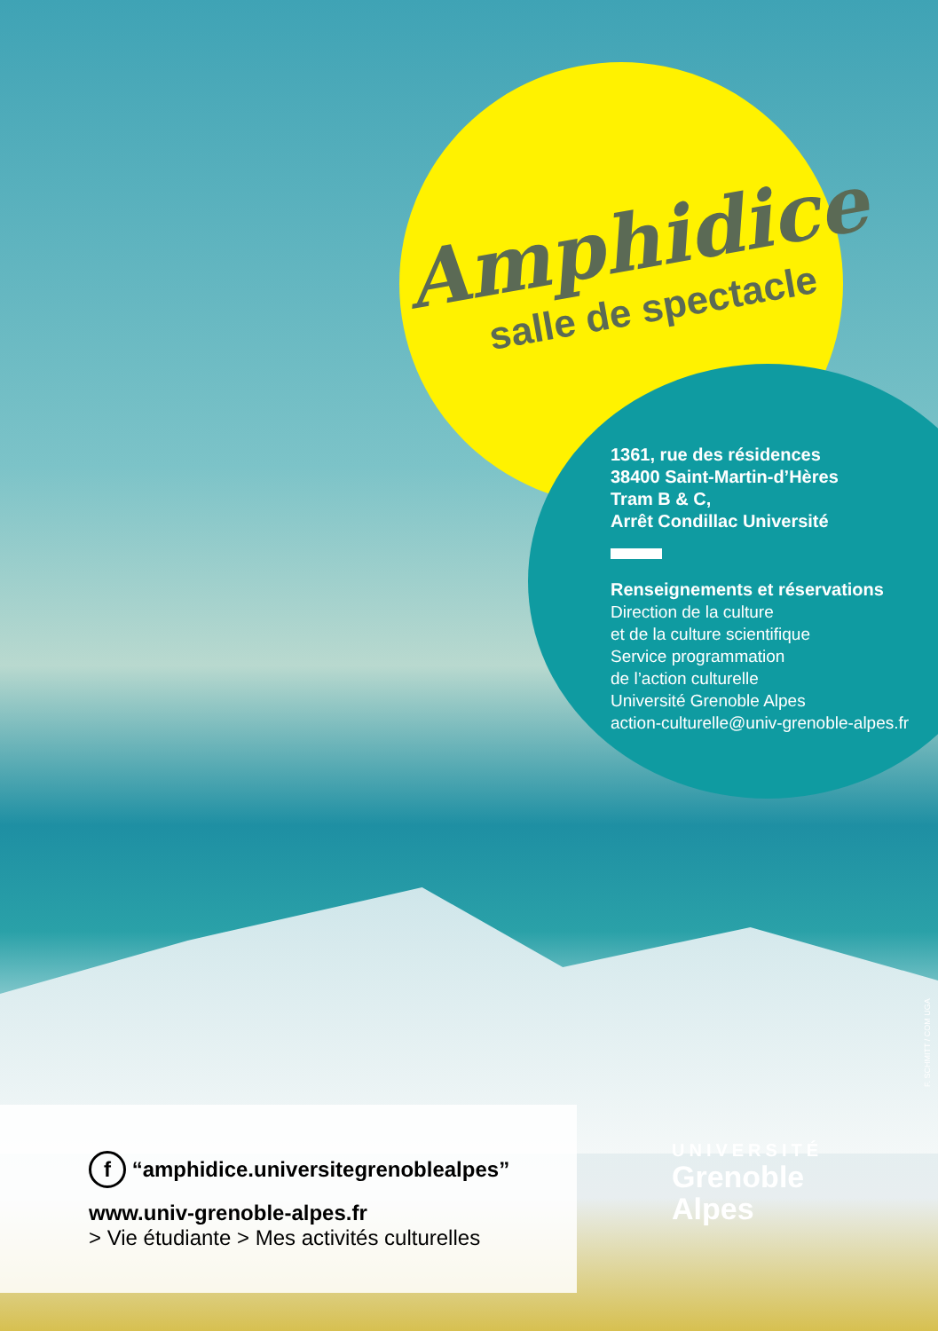Amphidice
salle de spectacle
1361, rue des résidences
38400 Saint-Martin-d’Hères
Tram B & C,
Arrêt Condillac Université
Renseignements et réservations
Direction de la culture
et de la culture scientifique
Service programmation
de l’action culturelle
Université Grenoble Alpes
action-culturelle@univ-grenoble-alpes.fr
F. SCHMITT / COM UGA
f “amphidice.universitegrenoblealpes”
www.univ-grenoble-alpes.fr
> Vie étudiante > Mes activités culturelles
UNIVERSITÉ
Grenoble
Alpes